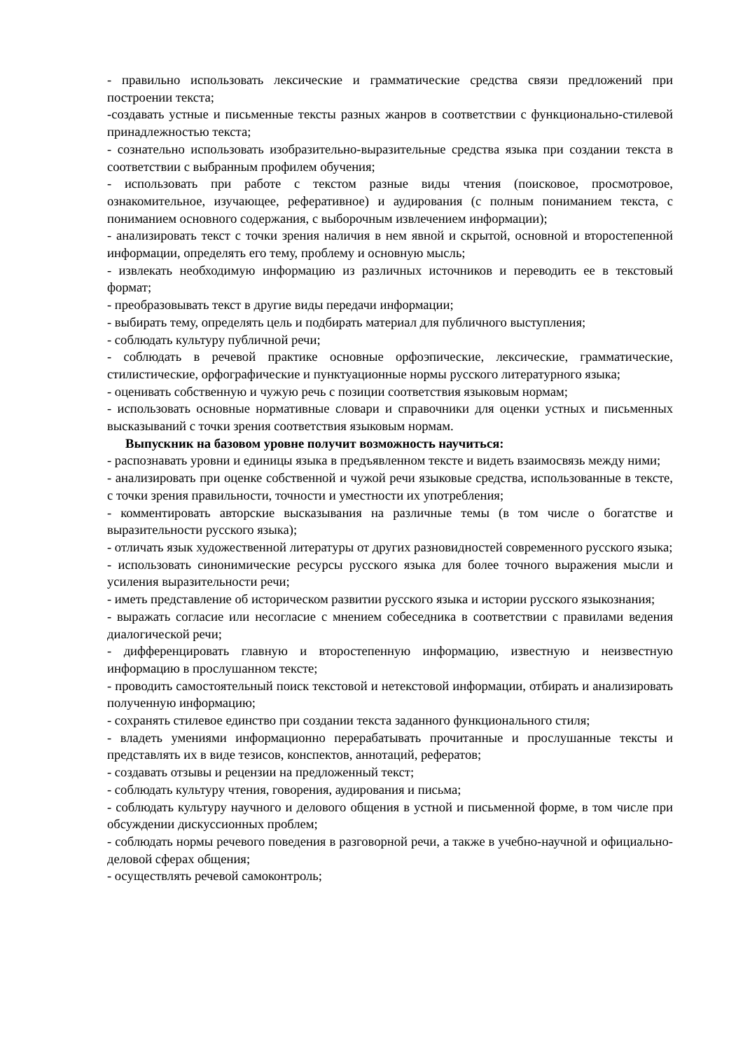- правильно использовать лексические и грамматические средства связи предложений при построении текста;
-создавать устные и письменные тексты разных жанров в соответствии с функционально-стилевой принадлежностью текста;
- сознательно использовать изобразительно-выразительные средства языка при создании текста в соответствии с выбранным профилем обучения;
- использовать при работе с текстом разные виды чтения (поисковое, просмотровое, ознакомительное, изучающее, реферативное) и аудирования (с полным пониманием текста, с пониманием основного содержания, с выборочным извлечением информации);
- анализировать текст с точки зрения наличия в нем явной и скрытой, основной и второстепенной информации, определять его тему, проблему и основную мысль;
- извлекать необходимую информацию из различных источников и переводить ее в текстовый формат;
- преобразовывать текст в другие виды передачи информации;
- выбирать тему, определять цель и подбирать материал для публичного выступления;
- соблюдать культуру публичной речи;
- соблюдать в речевой практике основные орфоэпические, лексические, грамматические, стилистические, орфографические и пунктуационные нормы русского литературного языка;
- оценивать собственную и чужую речь с позиции соответствия языковым нормам;
- использовать основные нормативные словари и справочники для оценки устных и письменных высказываний с точки зрения соответствия языковым нормам.
Выпускник на базовом уровне получит возможность научиться:
- распознавать уровни и единицы языка в предъявленном тексте и видеть взаимосвязь между ними;
- анализировать при оценке собственной и чужой речи языковые средства, использованные в тексте, с точки зрения правильности, точности и уместности их употребления;
- комментировать авторские высказывания на различные темы (в том числе о богатстве и выразительности русского языка);
- отличать язык художественной литературы от других разновидностей современного русского языка;
- использовать синонимические ресурсы русского языка для более точного выражения мысли и усиления выразительности речи;
- иметь представление об историческом развитии русского языка и истории русского языкознания;
- выражать согласие или несогласие с мнением собеседника в соответствии с правилами ведения диалогической речи;
- дифференцировать главную и второстепенную информацию, известную и неизвестную информацию в прослушанном тексте;
- проводить самостоятельный поиск текстовой и нетекстовой информации, отбирать и анализировать полученную информацию;
- сохранять стилевое единство при создании текста заданного функционального стиля;
- владеть умениями информационно перерабатывать прочитанные и прослушанные тексты и представлять их в виде тезисов, конспектов, аннотаций, рефератов;
- создавать отзывы и рецензии на предложенный текст;
- соблюдать культуру чтения, говорения, аудирования и письма;
- соблюдать культуру научного и делового общения в устной и письменной форме, в том числе при обсуждении дискуссионных проблем;
- соблюдать нормы речевого поведения в разговорной речи, а также в учебно-научной и официально-деловой сферах общения;
- осуществлять речевой самоконтроль;